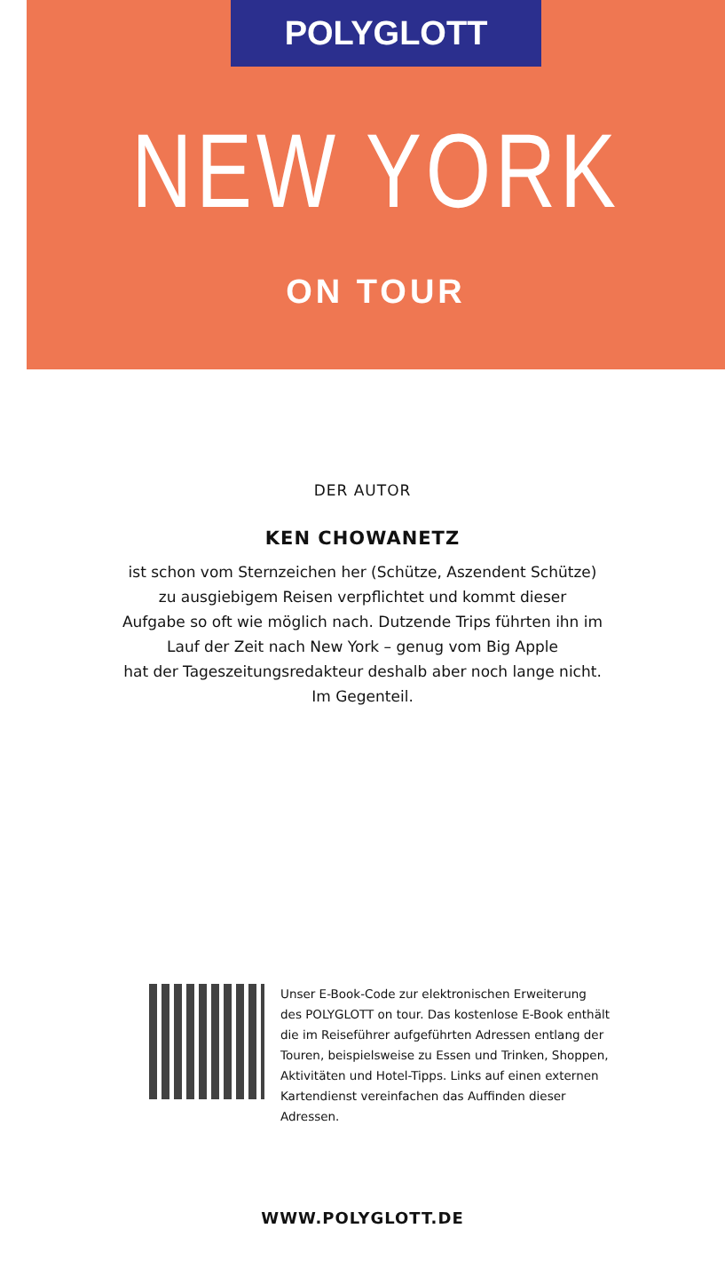POLYGLOTT
NEW YORK
ON TOUR
DER AUTOR
KEN CHOWANETZ
ist schon vom Sternzeichen her (Schütze, Aszendent Schütze)
zu ausgiebigem Reisen verpflichtet und kommt dieser
Aufgabe so oft wie möglich nach. Dutzende Trips führten ihn im
Lauf der Zeit nach New York – genug vom Big Apple
hat der Tageszeitungsredakteur deshalb aber noch lange nicht.
Im Gegenteil.
Unser E-Book-Code zur elektronischen Erweiterung des POLYGLOTT on tour. Das kostenlose E-Book enthält die im Reiseführer aufgeführten Adressen entlang der Touren, beispielsweise zu Essen und Trinken, Shoppen, Aktivitäten und Hotel-Tipps. Links auf einen externen Kartendienst vereinfachen das Auffinden dieser Adressen.
WWW.POLYGLOTT.DE